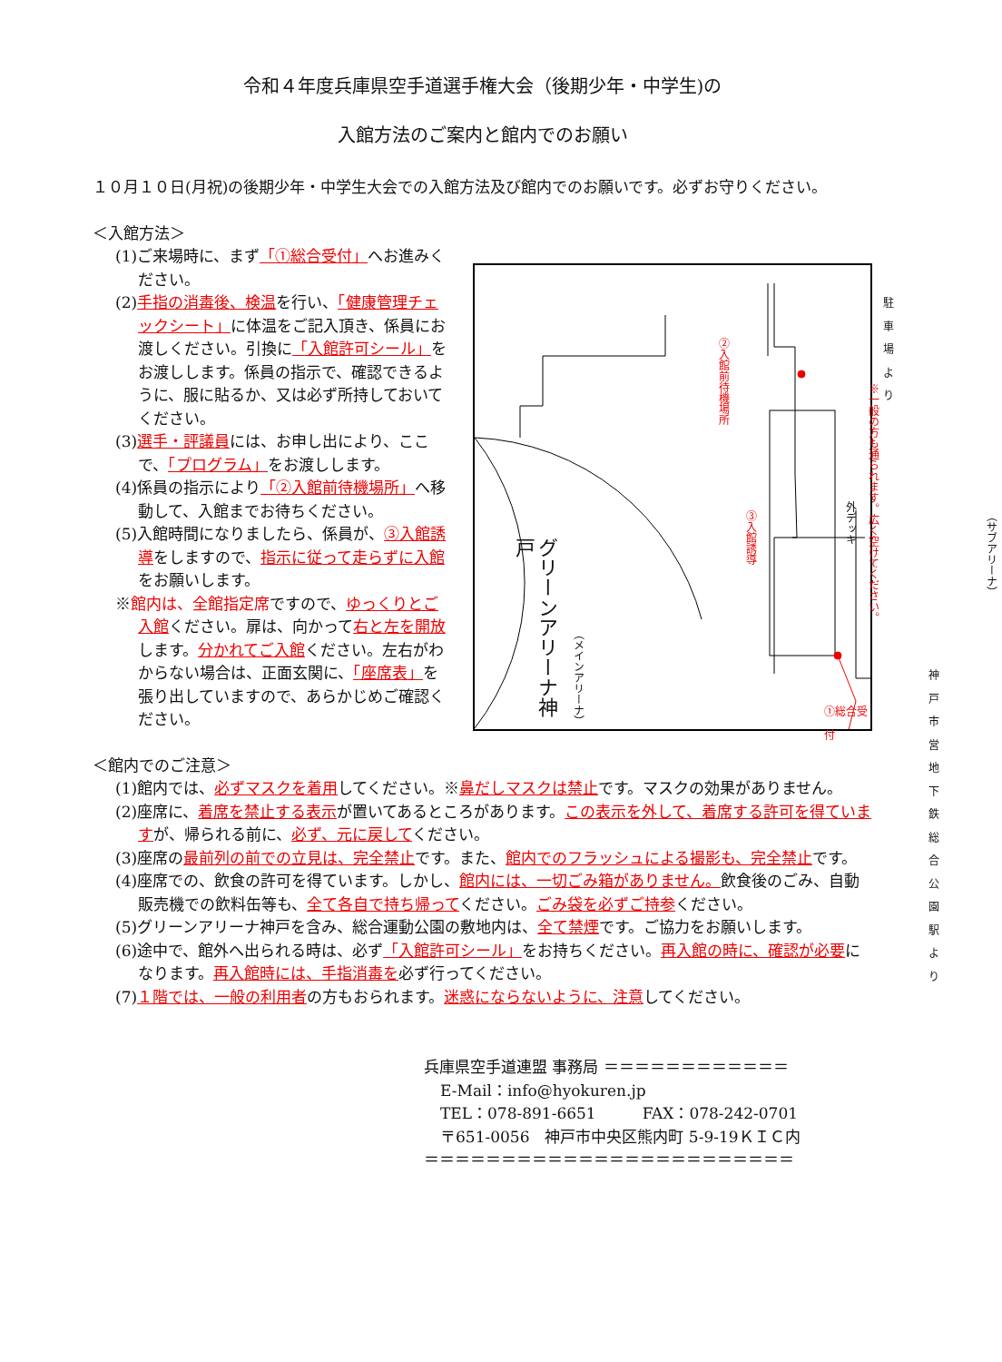令和４年度兵庫県空手道選手権大会（後期少年・中学生)の
入館方法のご案内と館内でのお願い
１０月１０日(月祝)の後期少年・中学生大会での入館方法及び館内でのお願いです。必ずお守りください。
＜入館方法＞
(1)ご来場時に、まず「①総合受付」へお進みください。
(2)手指の消毒後、検温を行い、「健康管理チェックシート」に体温をご記入頂き、係員にお渡しください。引換に「入館許可シール」をお渡しします。係員の指示で、確認できるように、服に貼るか、又は必ず所持しておいてください。
(3)選手・評議員には、お申し出により、ここで、「プログラム」をお渡しします。
(4)係員の指示により「②入館前待機場所」へ移動して、入館までお待ちください。
(5)入館時間になりましたら、係員が、③入館誘導をしますので、指示に従って走らずに入館をお願いします。
※館内は、全館指定席ですので、ゆっくりとご入館ください。扉は、向かって右と左を開放します。分かれてご入館ください。左右がわからない場合は、正面玄関に、「座席表」を張り出していますので、あらかじめご確認ください。
駐車場より
②入館前待機場所
③入館誘導
外デッキ
※一般の方も通られます。広く空けてください。
グリーンアリーナ神戸
（メインアリーナ）
（サブアリーナ）
神戸市営地下鉄
総合公園駅より
①総合受付
＜館内でのご注意＞
(1)館内では、必ずマスクを着用してください。※鼻だしマスクは禁止です。マスクの効果がありません。
(2)座席に、着席を禁止する表示が置いてあるところがあります。この表示を外して、着席する許可を得ていますが、帰られる前に、必ず、元に戻してください。
(3)座席の最前列の前での立見は、完全禁止です。また、館内でのフラッシュによる撮影も、完全禁止です。
(4)座席での、飲食の許可を得ています。しかし、館内には、一切ごみ箱がありません。飲食後のごみ、自動販売機での飲料缶等も、全て各自で持ち帰ってください。ごみ袋を必ずご持参ください。
(5)グリーンアリーナ神戸を含み、総合運動公園の敷地内は、全て禁煙です。ご協力をお願いします。
(6)途中で、館外へ出られる時は、必ず「入館許可シール」をお持ちください。再入館の時に、確認が必要になります。再入館時には、手指消毒を必ず行ってください。
(7)１階では、一般の利用者の方もおられます。迷惑にならないように、注意してください。
兵庫県空手道連盟 事務局 ＝＝＝＝＝＝＝＝＝＝＝＝
E-Mail：info@hyokuren.jp
TEL：078-891-6651　　　FAX：078-242-0701
〒651-0056　神戸市中央区熊内町 5-9-19ＫＩＣ内
＝＝＝＝＝＝＝＝＝＝＝＝＝＝＝＝＝＝＝＝＝＝＝＝